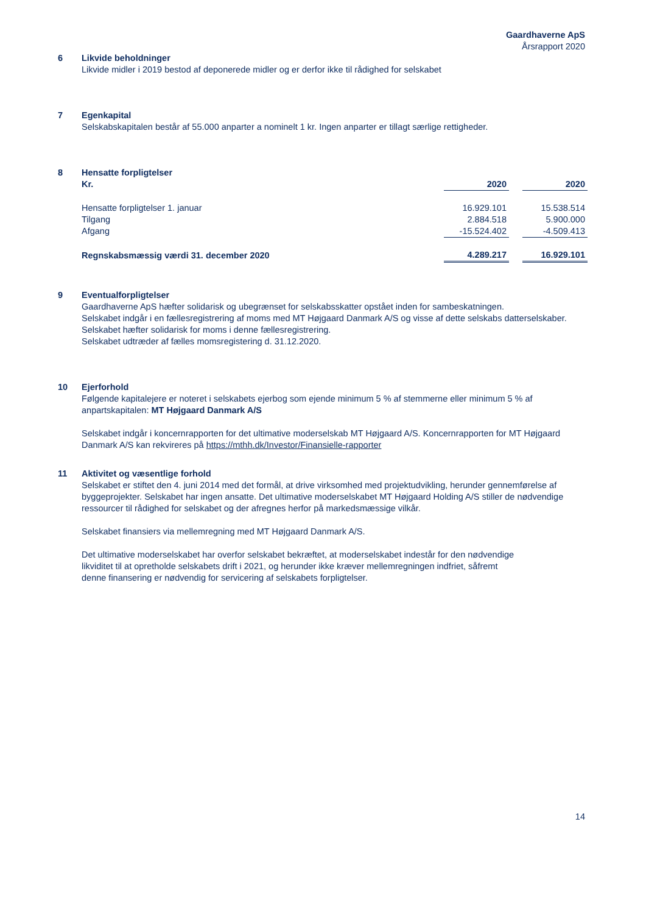Gaardhaverne ApS
Årsrapport 2020
6 Likvide beholdninger
Likvide midler i 2019 bestod af deponerede midler og er derfor ikke til rådighed for selskabet
7 Egenkapital
Selskabskapitalen består af 55.000 anparter a nominelt 1 kr. Ingen anparter er tillagt særlige rettigheder.
8 Hensatte forpligtelser
| Kr. | 2020 | | 2020 |
| Hensatte forpligtelser 1. januar | 16.929.101 | | 15.538.514 |
| Tilgang | 2.884.518 | | 5.900.000 |
| Afgang | -15.524.402 | | -4.509.413 |
| Regnskabsmæssig værdi 31. december 2020 | 4.289.217 | | 16.929.101 |
9 Eventualforpligtelser
Gaardhaverne ApS hæfter solidarisk og ubegrænset for selskabsskatter opstået inden for sambeskatningen.
Selskabet indgår i en fællesregistrering af moms med MT Højgaard Danmark A/S og visse af dette selskabs datterselskaber.
Selskabet hæfter solidarisk for moms i denne fællesregistrering.
Selskabet udtræder af fælles momsregistering d. 31.12.2020.
10 Ejerforhold
Følgende kapitalejere er noteret i selskabets ejerbog som ejende minimum 5 % af stemmerne eller minimum 5 % af anpartskapitalen: MT Højgaard Danmark A/S
Selskabet indgår i koncernrapporten for det ultimative moderselskab MT Højgaard A/S. Koncernrapporten for MT Højgaard Danmark A/S kan rekvireres på https://mthh.dk/Investor/Finansielle-rapporter
11 Aktivitet og væsentlige forhold
Selskabet er stiftet den 4. juni 2014 med det formål, at drive virksomhed med projektudvikling, herunder gennemførelse af byggeprojekter. Selskabet har ingen ansatte. Det ultimative moderselskabet MT Højgaard Holding A/S stiller de nødvendige ressourcer til rådighed for selskabet og der afregnes herfor på markedsmæssige vilkår.
Selskabet finansiers via mellemregning med MT Højgaard Danmark A/S.
Det ultimative moderselskabet har overfor selskabet bekræftet, at moderselskabet indestår for den nødvendige
likviditet til at opretholde selskabets drift i 2021, og herunder ikke kræver mellemregningen indfriet, såfremt
denne finansering er nødvendig for servicering af selskabets forpligtelser.
14